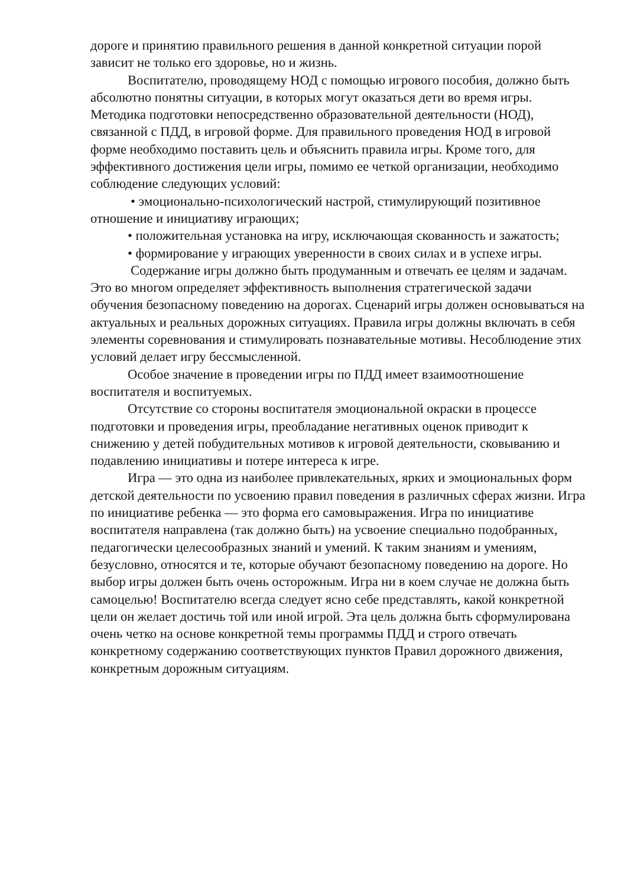дороге и принятию правильного решения в данной конкретной ситуации порой зависит не только его здоровье, но и жизнь.
Воспитателю, проводящему НОД с помощью игрового пособия, должно быть абсолютно понятны ситуации, в которых могут оказаться дети во время игры. Методика подготовки непосредственно образовательной деятельности (НОД), связанной с ПДД, в игровой форме. Для правильного проведения НОД в игровой форме необходимо поставить цель и объяснить правила игры. Кроме того, для эффективного достижения цели игры, помимо ее четкой организации, необходимо соблюдение следующих условий:
• эмоционально-психологический настрой, стимулирующий позитивное отношение и инициативу играющих;
• положительная установка на игру, исключающая скованность и зажатость;
• формирование у играющих уверенности в своих силах и в успехе игры.
Содержание игры должно быть продуманным и отвечать ее целям и задачам. Это во многом определяет эффективность выполнения стратегической задачи обучения безопасному поведению на дорогах. Сценарий игры должен основываться на актуальных и реальных дорожных ситуациях. Правила игры должны включать в себя элементы соревнования и стимулировать познавательные мотивы. Несоблюдение этих условий делает игру бессмысленной.
Особое значение в проведении игры по ПДД имеет взаимоотношение воспитателя и воспитуемых.
Отсутствие со стороны воспитателя эмоциональной окраски в процессе подготовки и проведения игры, преобладание негативных оценок приводит к снижению у детей побудительных мотивов к игровой деятельности, сковыванию и подавлению инициативы и потере интереса к игре.
Игра — это одна из наиболее привлекательных, ярких и эмоциональных форм детской деятельности по усвоению правил поведения в различных сферах жизни. Игра по инициативе ребенка — это форма его самовыражения. Игра по инициативе воспитателя направлена (так должно быть) на усвоение специально подобранных, педагогически целесообразных знаний и умений. К таким знаниям и умениям, безусловно, относятся и те, которые обучают безопасному поведению на дороге. Но выбор игры должен быть очень осторожным. Игра ни в коем случае не должна быть самоцелью! Воспитателю всегда следует ясно себе представлять, какой конкретной цели он желает достичь той или иной игрой. Эта цель должна быть сформулирована очень четко на основе конкретной темы программы ПДД и строго отвечать конкретному содержанию соответствующих пунктов Правил дорожного движения, конкретным дорожным ситуациям.